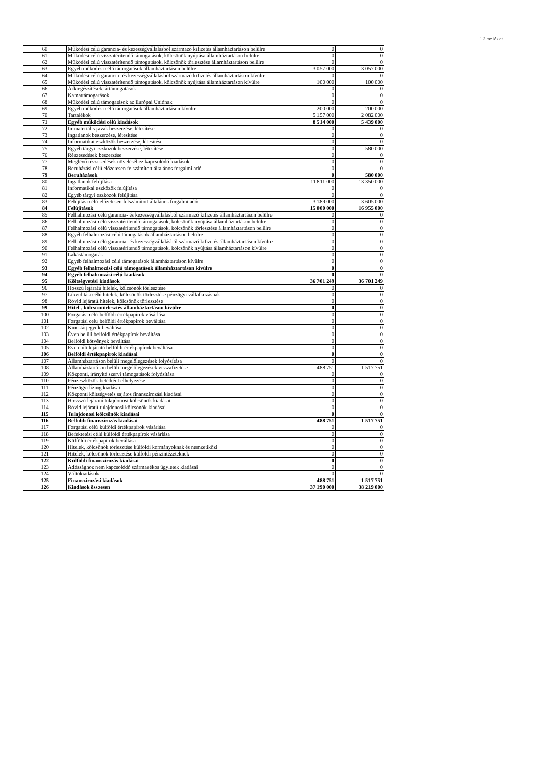1.2 melléklet
| 60 | Működési célú garancia- és kezességvállalásból származó kifizetés államháztartáson belülre | 0 | 0 |
| 61 | Működési célú visszatérítendő támogatások, kölcsönök nyújtása államháztartáson belülre | 0 | 0 |
| 62 | Működési célú visszatérítendő támogatások, kölcsönök törlesztése államháztartáson belülre | 0 | 0 |
| 63 | Egyéb működési célú támogatások államháztartáson belülre | 3 057 000 | 3 057 000 |
| 64 | Működési célú garancia- és kezességvállalásból származó kifizetés államháztartáson kívülre | 0 | 0 |
| 65 | Működési célú visszatérítendő támogatások, kölcsönök nyújtása államháztartáson kívülre | 100 000 | 100 000 |
| 66 | Árkiegészítések, ártámogatások | 0 | 0 |
| 67 | Kamattámogatások | 0 | 0 |
| 68 | Működési célú támogatások az Európai Uniónak | 0 | 0 |
| 69 | Egyéb működési célú támogatások államháztartáson kívülre | 200 000 | 200 000 |
| 70 | Tartalékok | 5 157 000 | 2 082 000 |
| 71 | Egyéb működési célú kiadások | 8 514 000 | 5 439 000 |
| 72 | Immateriális javak beszerzése, létesítése | 0 | 0 |
| 73 | Ingatlanok beszerzése, létesítése | 0 | 0 |
| 74 | Informatikai eszközök beszerzése, létesítése | 0 | 0 |
| 75 | Egyéb tárgyi eszközök beszerzése, létesítése | 0 | 580 000 |
| 76 | Részesedések beszerzése | 0 | 0 |
| 77 | Meglévő részesedések növeléséhez kapcsolódó kiadások | 0 | 0 |
| 78 | Beruházási célú előzetesen felszámított általános forgalmi adó | 0 | 0 |
| 79 | Beruházások | 0 | 580 000 |
| 80 | Ingatlanok felújítása | 11 811 000 | 13 350 000 |
| 81 | Informatikai eszközök felújítása | 0 | 0 |
| 82 | Egyéb tárgyi eszközök felújítása | 0 | 0 |
| 83 | Felújítási célú előzetesen felszámított általános forgalmi adó | 3 189 000 | 3 605 000 |
| 84 | Felújítások | 15 000 000 | 16 955 000 |
| 85 | Felhalmozási célú garancia- és kezességvállalásból származó kifizetés államháztartáson belülre | 0 | 0 |
| 86 | Felhalmozási célú visszatérítendő támogatások, kölcsönök nyújtása államháztartáson belülre | 0 | 0 |
| 87 | Felhalmozási célú visszatérítendő támogatások, kölcsönök törlesztése államháztartáson belülre | 0 | 0 |
| 88 | Egyéb felhalmozási célú támogatások államháztartáson belülre | 0 | 0 |
| 89 | Felhalmozási célú garancia- és kezességvállalásból származó kifizetés államháztartáson kívülre | 0 | 0 |
| 90 | Felhalmozási célú visszatérítendő támogatások, kölcsönök nyújtása államháztartáson kívülre | 0 | 0 |
| 91 | Lakástámogatás | 0 | 0 |
| 92 | Egyéb felhalmozási célú támogatások államháztartáson kívülre | 0 | 0 |
| 93 | Egyéb felhalmozási célú támogatások államháztartáson kívülre | 0 | 0 |
| 94 | Egyéb felhalmozási célú kiadások | 0 | 0 |
| 95 | Költségvetési kiadások | 36 701 249 | 36 701 249 |
| 96 | Hosszú lejáratú hitelek, kölcsönök törlesztése | 0 | 0 |
| 97 | Likviditási célú hitelek, kölcsönök törlesztése pénzügyi vállalkozásnak | 0 | 0 |
| 98 | Rövid lejáratú hitelek, kölcsönök törlesztése | 0 | 0 |
| 99 | Hitel-, kölcsöntörlesztés államháztartáson kívülre | 0 | 0 |
| 100 | Forgatási célú belföldi értékpapírok vásárlása | 0 | 0 |
| 101 | Forgatási celu belföldi értékpapírok beváltása | 0 | 0 |
| 102 | Kincstárjegyek beváltása | 0 | 0 |
| 103 | Éven belüli belföldi értékpapírok beváltása | 0 | 0 |
| 104 | Belföldi kötvények beváltása | 0 | 0 |
| 105 | Éven túli lejáratú belföldi értékpapírok beváltása | 0 | 0 |
| 106 | Belföldi értékpapírok kiadásai | 0 | 0 |
| 107 | Államháztartáson belüli megelőlegezések folyósítása | 0 | 0 |
| 108 | Államháztartáson belüli megelőlegezések visszafizetése | 488 751 | 1 517 751 |
| 109 | Központi, irányító szervi támogatások folyósítása | 0 | 0 |
| 110 | Pénzeszközök betétként elhelyezése | 0 | 0 |
| 111 | Pénzügyi lízing kiadásai | 0 | 0 |
| 112 | Központi költségvetés sajátos finanszírozási kiadásai | 0 | 0 |
| 113 | Hossszú lejáratú tulajdonosi kölcsönök kiadásai | 0 | 0 |
| 114 | Rövid lejáratú tulajdonosi kölcsönök kiadásai | 0 | 0 |
| 115 | Tulajdonosi kölcsönök kiadásai | 0 | 0 |
| 116 | Belföldi finanszírozás kiadásai | 488 751 | 1 517 751 |
| 117 | Forgatási célú külföldi értékpapírok vásárlása | 0 | 0 |
| 118 | Befektetési célú külföldi értékpapírok vásárlása | 0 | 0 |
| 119 | Külföldi értékpapírok beváltása | 0 | 0 |
| 120 | Hitelek, kölcsönök törlesztése külföldi kormányoknak és nemzetiközi | 0 | 0 |
| 121 | Hitelek, kölcsönök törlesztése külföldi pénzintézeteknek | 0 | 0 |
| 122 | Külföldi finanszírozás kiadásai | 0 | 0 |
| 123 | Adóssághoz nem kapcsolódó származékos ügyletek kiadásai | 0 | 0 |
| 124 | Váltókiadások | 0 | 0 |
| 125 | Finanszírozási kiadások | 488 751 | 1 517 751 |
| 126 | Kiadások összesen | 37 190 000 | 38 219 000 |